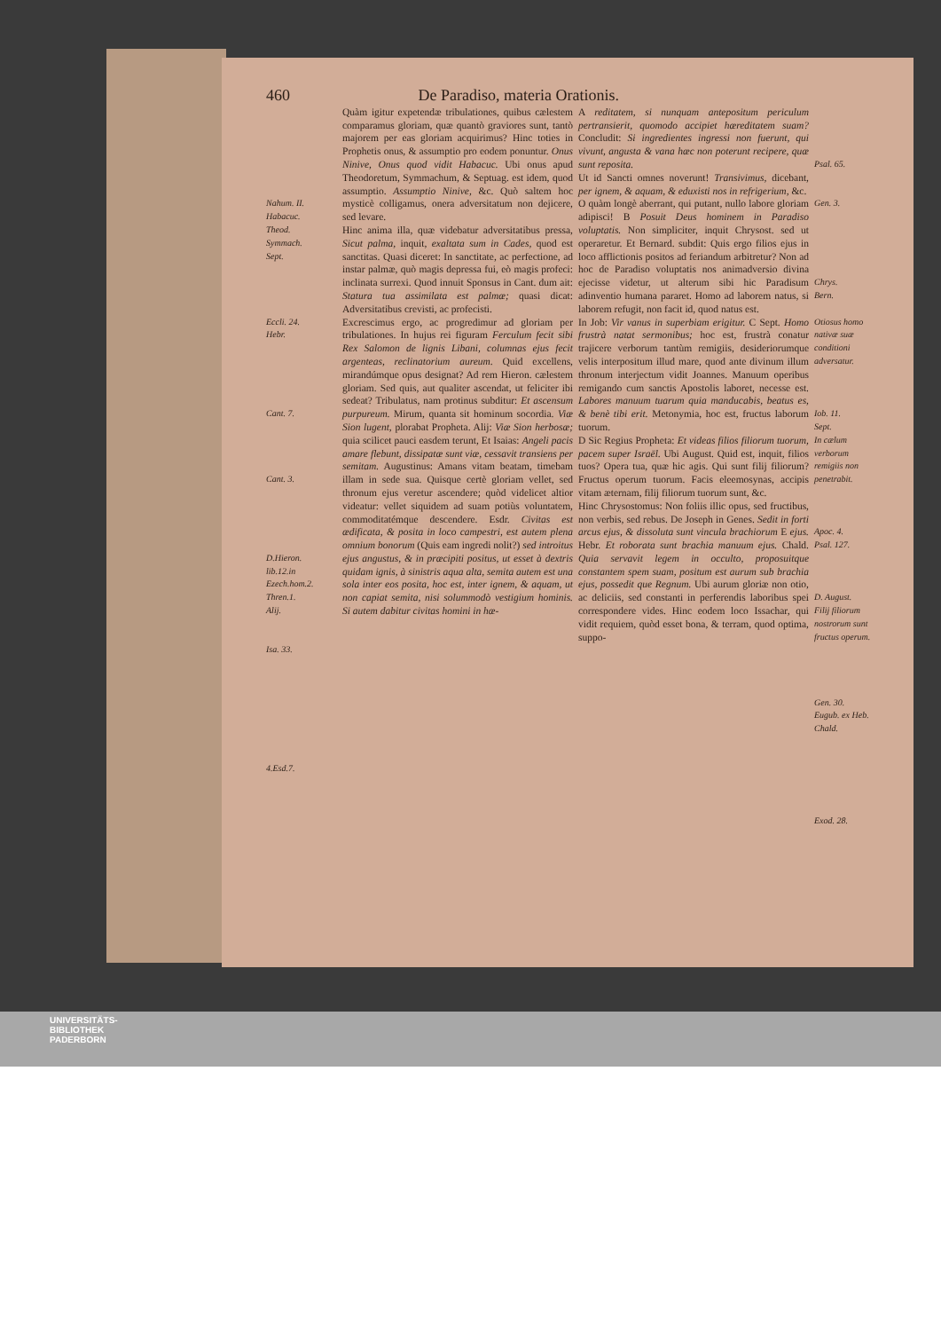460 De Paradiso, materia Orationis.
Nahum. II.
Habacuc.
Theod.
Symmach.
Sept.
Eccli. 24.
Hebr.
Cant. 7.
Cant. 3.
D.Hieron.
lib.12.in
Ezech.hom.2.
Thren.1.
Alij.
Isa. 33.
4.Esd.7.
Quàm igitur expetendæ tribulationes, quibus cælestem comparamus gloriam, quæ quantò graviores sunt, tantò majorem per eas gloriam acquirimus? Hinc toties in Prophetis onus, & assumptio pro eodem ponuntur. Onus Ninive, Onus quod vidit Habacuc. Ubi onus apud Theodoretum, Symmachum, & Septuag. est idem, quod assumptio. Assumptio Ninive, &c. Quò saltem hoc mysticè colligamus, onera adversitatum non dejicere, sed levare.
Hinc anima illa, quæ videbatur adversitatibus pressa, Sicut palma, inquit, exaltata sum in Cades, quod est sanctitas. Quasi diceret: In sanctitate, ac perfectione, ad instar palmæ, quò magis depressa fui, eò magis profeci: inclinata surrexi. Quod innuit Sponsus in Cant. dum ait: Statura tua assimilata est palmæ; quasi dicat: Adversitatibus crevisti, ac profecisti.
Excrescimus ergo, ac progredimur ad gloriam per tribulationes. In hujus rei figuram Ferculum fecit sibi Rex Salomon de lignis Libani, columnas ejus fecit argenteas, reclinatorium aureum. Quid excellens, mirandúmque opus designat? Ad rem Hieron. cælestem gloriam. Sed quis, aut qualiter ascendat, ut feliciter ibi sedeat? Tribulatus, nam protinus subditur: Et ascensum purpureum. Mirum, quanta sit hominum socordia. Viæ Sion lugent, plorabat Propheta. Alij: Viæ Sion herbosæ; quia scilicet pauci easdem terunt, Et Isaias: Angeli pacis amare flebunt, dissipatæ sunt viæ, cessavit transiens per semitam. Augustinus: Amans vitam beatam, timebam illam in sede sua. Quisque certè gloriam vellet, sed thronum ejus veretur ascendere; quòd videlicet altior videatur: vellet siquidem ad suam potiùs voluntatem, commoditatémque descendere. Esdr. Civitas est ædificata, & posita in loco campestri, est autem plena omnium bonorum (Quis eam ingredi nolit?) sed introitus ejus angustus, & in præcipiti positus, ut esset à dextris quidam ignis, à sinistris aqua alta, semita autem est una sola inter eos posita, hoc est, inter ignem, & aquam, ut non capiat semita, nisi solummodò vestigium hominis. Si autem dabitur civitas homini in hæ-
A reditatem, si nunquam antepositum periculum pertransierit, quomodo accipiet hæreditatem suam? Concludit: Si ingredientes ingressi non fuerunt, qui vivunt, angusta & vana hæc non poterunt recipere, quæ sunt reposita.
Ut id Sancti omnes noverunt! Transivimus, dicebant, per ignem, & aquam, & eduxisti nos in refrigerium, &c.
O quàm longè aberrant, qui putant, nullo labore gloriam adipisci! B Posuit Deus hominem in Paradiso voluptatis. Non simpliciter, inquit Chrysost. sed ut operaretur. Et Bernard. subdit: Quis ergo filios ejus in loco afflictionis positos ad feriandum arbitretur? Non ad hoc de Paradiso voluptatis nos animadversio divina ejecisse videtur, ut alterum sibi hic Paradisum adinventio humana pararet. Homo ad laborem natus, si laborem refugit, non facit id, quod natus est.
In Job: Vir vanus in superbiam erigitur. C Sept. Homo frustrà natat sermonibus; hoc est, frustrà conatur trajicere verborum tantùm remigiis, desideriorumque velis interpositum illud mare, quod ante divinum illum thronum interjectum vidit Joannes. Manuum operibus remigando cum sanctis Apostolis laboret, necesse est. Labores manuum tuarum quia manducabis, beatus es, & benè tibi erit. Metonymia, hoc est, fructus laborum tuorum.
D Sic Regius Propheta: Et videas filios filiorum tuorum, pacem super Israël. Ubi August. Quid est, inquit, filios tuos? Opera tua, quæ hic agis. Qui sunt filij filiorum? Fructus operum tuorum. Facis eleemosynas, accipis vitam æternam, filij filiorum tuorum sunt, &c.
Hinc Chrysostomus: Non foliis illic opus, sed fructibus, non verbis, sed rebus. De Joseph in Genes. Sedit in forti arcus ejus, & dissoluta sunt vincula brachiorum E ejus. Hebr. Et roborata sunt brachia manuum ejus. Chald. Quia servavit legem in occulto, proposuitque constantem spem suam, positum est aurum sub brachia ejus, possedit que Regnum. Ubi aurum gloriæ non otio, ac deliciis, sed constanti in perferendis laboribus spei correspondere vides. Hinc eodem loco Issachar, qui vidit requiem, quòd esset bona, & terram, quod optima, suppo-
Psal. 65.
Gen. 3.
Chrys.
Bern.
Otiosus homo nativæ suæ conditioni adversatur.
Iob. 11.
Sept.
In cælum verborum remigiis non penetrabit.
Apoc. 4.
Psal. 127.
D. August.
Filij filiorum nostrorum sunt fructus operum.
Gen. 30.
Eugub. ex Heb. Chald.
Exod. 28.
UNIVERSITÄTS-
BIBLIOTHEK
PADERBORN